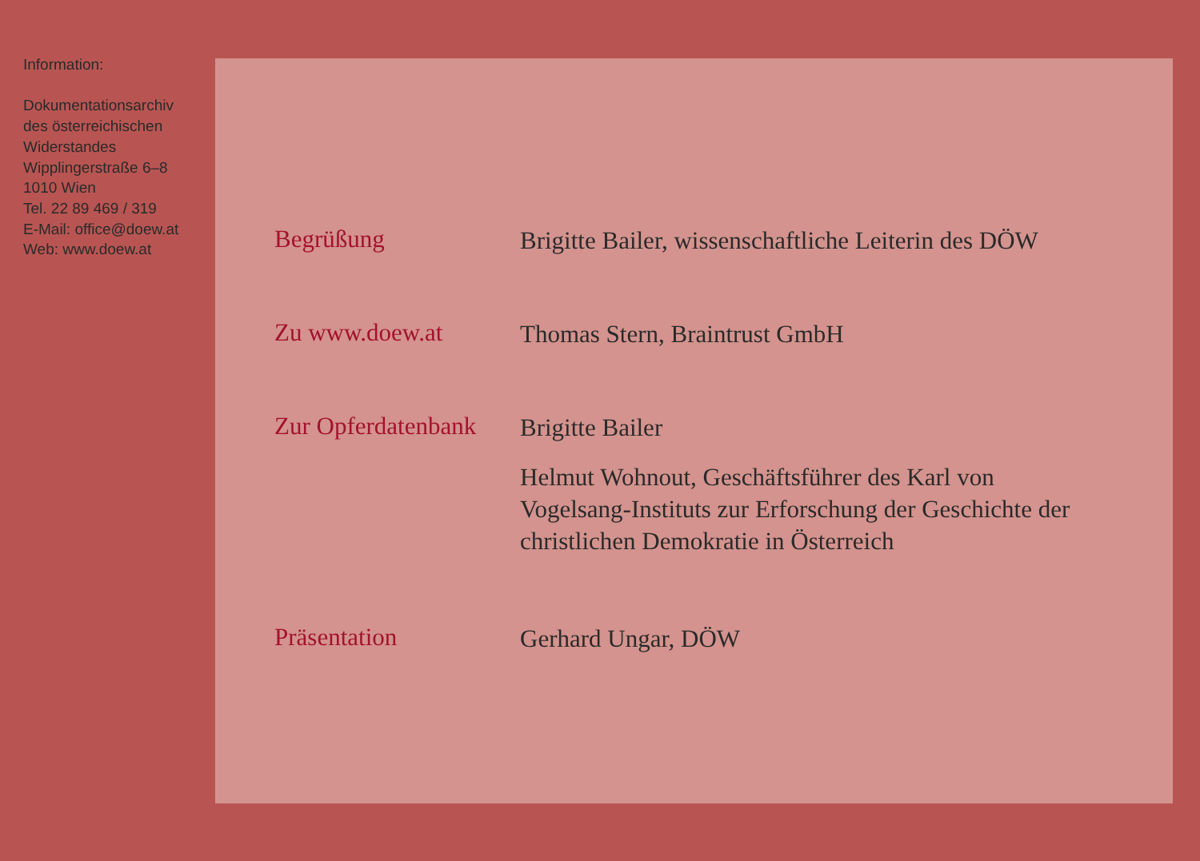Information:
Dokumentationsarchiv
des österreichischen
Widerstandes
Wipplingerstraße 6–8
1010 Wien
Tel. 22 89 469 / 319
E-Mail: office@doew.at
Web: www.doew.at
Begrüßung
Brigitte Bailer, wissenschaftliche Leiterin des DÖW
Zu www.doew.at
Thomas Stern, Braintrust GmbH
Zur Opferdatenbank
Brigitte Bailer
Helmut Wohnout, Geschäftsführer des Karl von Vogelsang-Instituts zur Erforschung der Geschichte der christlichen Demokratie in Österreich
Präsentation
Gerhard Ungar, DÖW